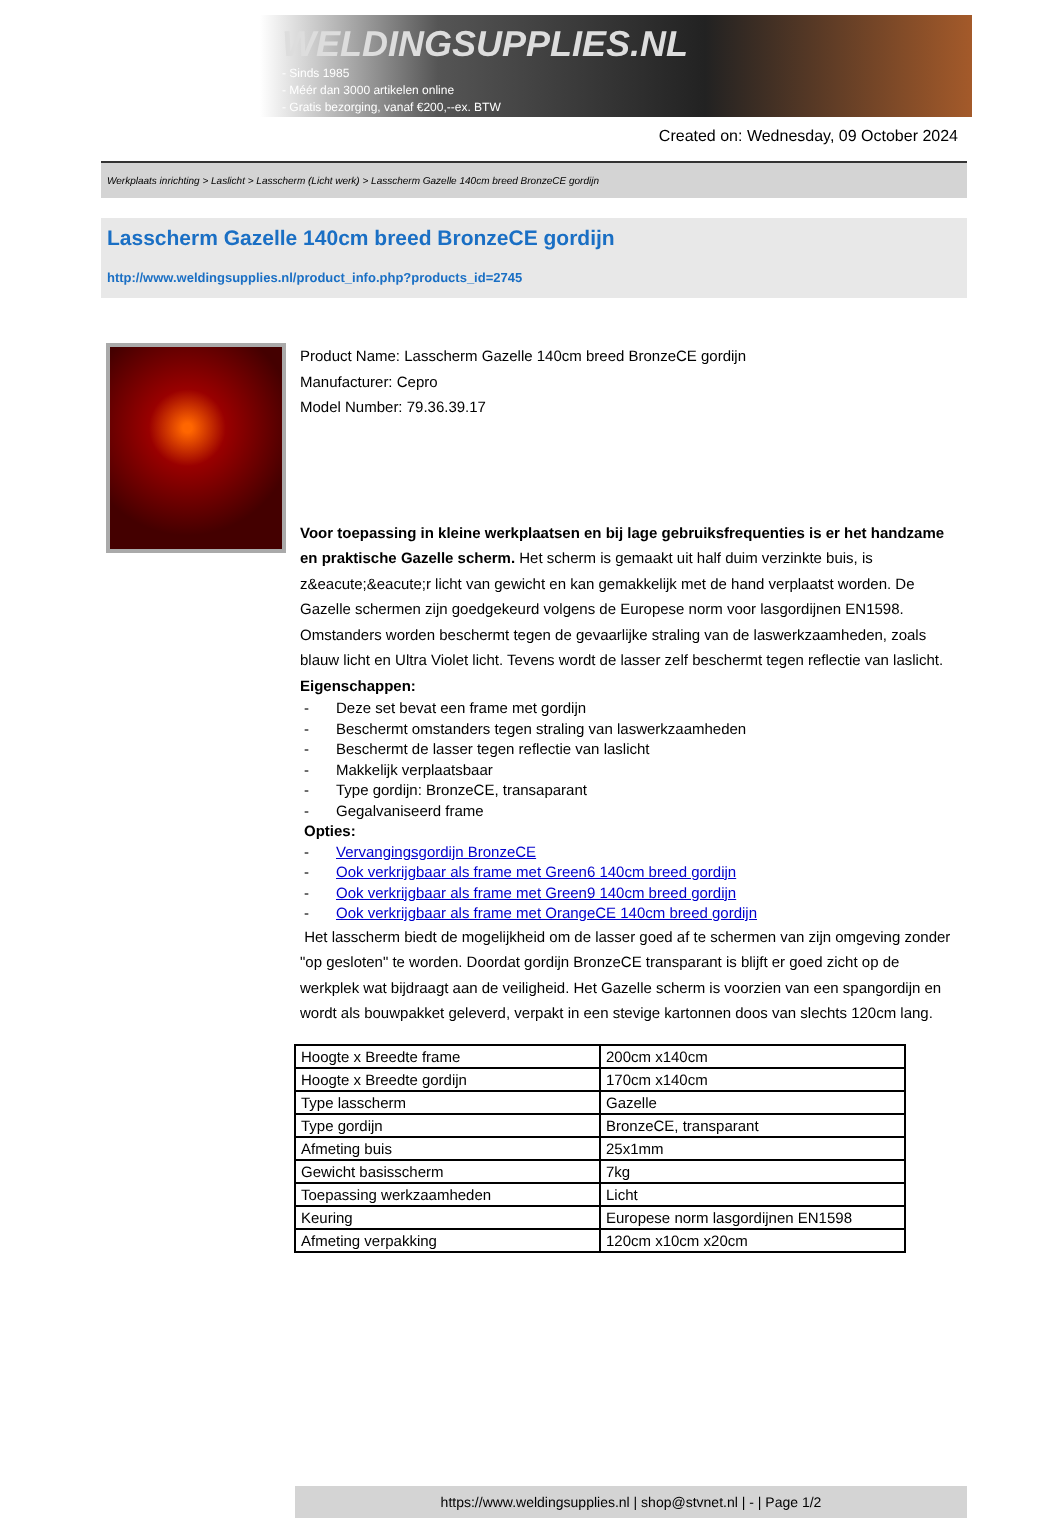WELDINGSUPPLIES.NL
- Sinds 1985
- Méér dan 3000 artikelen online
- Gratis bezorging, vanaf €200,--ex. BTW
Created on: Wednesday, 09 October 2024
Werkplaats inrichting > Laslicht > Lasscherm (Licht werk) > Lasscherm Gazelle 140cm breed BronzeCE gordijn
Lasscherm Gazelle 140cm breed BronzeCE gordijn
http://www.weldingsupplies.nl/product_info.php?products_id=2745
Product Name: Lasscherm Gazelle 140cm breed BronzeCE gordijn
Manufacturer: Cepro
Model Number: 79.36.39.17
Voor toepassing in kleine werkplaatsen en bij lage gebruiksfrequenties is er het handzame en praktische Gazelle scherm. Het scherm is gemaakt uit half duim verzinkte buis, is z&eacute;&eacute;r licht van gewicht en kan gemakkelijk met de hand verplaatst worden. De Gazelle schermen zijn goedgekeurd volgens de Europese norm voor lasgordijnen EN1598. Omstanders worden beschermt tegen de gevaarlijke straling van de laswerkzaamheden, zoals blauw licht en Ultra Violet licht. Tevens wordt de lasser zelf beschermt tegen reflectie van laslicht. Eigenschappen:
- Deze set bevat een frame met gordijn
- Beschermt omstanders tegen straling van laswerkzaamheden
- Beschermt de lasser tegen reflectie van laslicht
- Makkelijk verplaatsbaar
- Type gordijn: BronzeCE, transaparant
- Gegalvaniseerd frame
Opties:
- Vervangingsgordijn BronzeCE
- Ook verkrijgbaar als frame met Green6 140cm breed gordijn
- Ook verkrijgbaar als frame met Green9 140cm breed gordijn
- Ook verkrijgbaar als frame met OrangeCE 140cm breed gordijn
Het lasscherm biedt de mogelijkheid om de lasser goed af te schermen van zijn omgeving zonder "op gesloten" te worden. Doordat gordijn BronzeCE transparant is blijft er goed zicht op de werkplek wat bijdraagt aan de veiligheid. Het Gazelle scherm is voorzien van een spangordijn en wordt als bouwpakket geleverd, verpakt in een stevige kartonnen doos van slechts 120cm lang.
| Hoogte x Breedte frame | 200cm x140cm |
| Hoogte x Breedte gordijn | 170cm x140cm |
| Type lasscherm | Gazelle |
| Type gordijn | BronzeCE, transparant |
| Afmeting buis | 25x1mm |
| Gewicht basisscherm | 7kg |
| Toepassing werkzaamheden | Licht |
| Keuring | Europese norm lasgordijnen EN1598 |
| Afmeting verpakking | 120cm x10cm x20cm |
https://www.weldingsupplies.nl | shop@stvnet.nl | - | Page 1/2